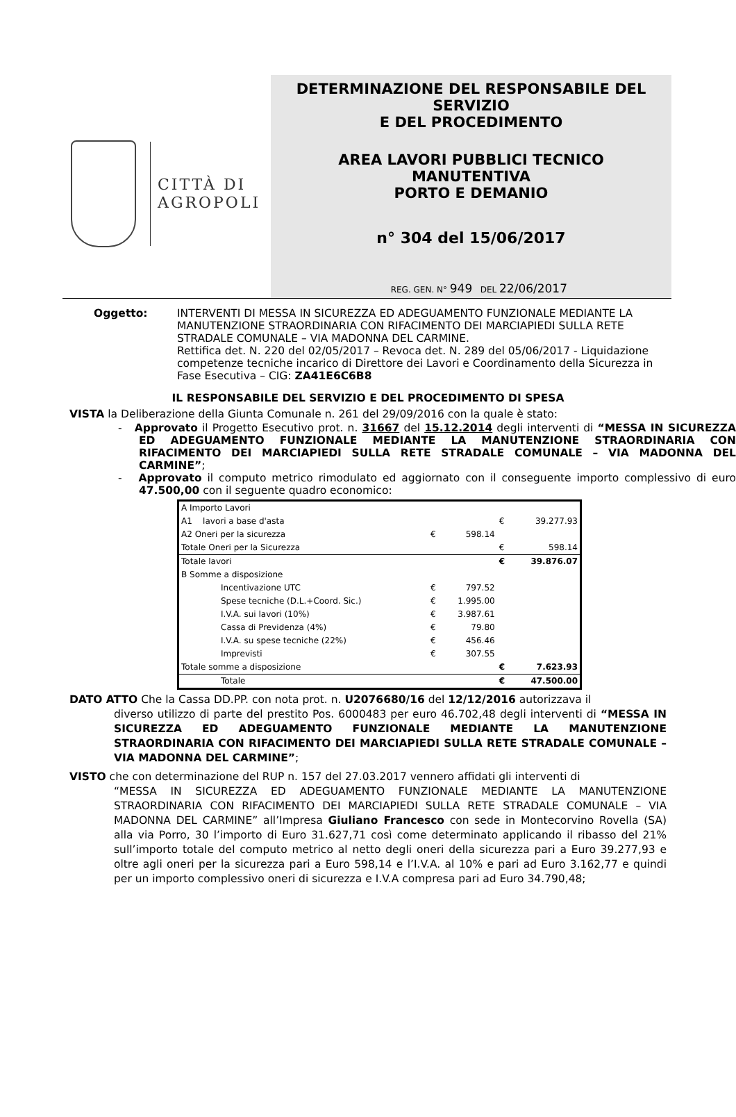CITTÀ DI
AGROPOLI
DETERMINAZIONE DEL RESPONSABILE DEL SERVIZIO
E DEL PROCEDIMENTO
AREA LAVORI PUBBLICI TECNICO MANUTENTIVA
PORTO E DEMANIO
n° 304 del 15/06/2017
REG. GEN. N° 949 DEL 22/06/2017
Oggetto: INTERVENTI DI MESSA IN SICUREZZA ED ADEGUAMENTO FUNZIONALE MEDIANTE LA MANUTENZIONE STRAORDINARIA CON RIFACIMENTO DEI MARCIAPIEDI SULLA RETE STRADALE COMUNALE – VIA MADONNA DEL CARMINE.
Rettifica det. N. 220 del 02/05/2017 – Revoca det. N. 289 del 05/06/2017 - Liquidazione competenze tecniche incarico di Direttore dei Lavori e Coordinamento della Sicurezza in Fase Esecutiva – CIG: ZA41E6C6B8
IL RESPONSABILE DEL SERVIZIO E DEL PROCEDIMENTO DI SPESA
VISTA la Deliberazione della Giunta Comunale n. 261 del 29/09/2016 con la quale è stato:
- Approvato il Progetto Esecutivo prot. n. 31667 del 15.12.2014 degli interventi di “MESSA IN SICUREZZA ED ADEGUAMENTO FUNZIONALE MEDIANTE LA MANUTENZIONE STRAORDINARIA CON RIFACIMENTO DEI MARCIAPIEDI SULLA RETE STRADALE COMUNALE – VIA MADONNA DEL CARMINE”;
- Approvato il computo metrico rimodulato ed aggiornato con il conseguente importo complessivo di euro 47.500,00 con il seguente quadro economico:
| A Importo Lavori | | | | |
| A1 lavori a base d'asta | | | € | 39.277.93 |
| A2 Oneri per la sicurezza | € | 598.14 | | |
| Totale Oneri per la Sicurezza | | | € | 598.14 |
| Totale lavori | | | € | 39.876.07 |
| B Somme a disposizione | | | | |
| Incentivazione UTC | € | 797.52 | | |
| Spese tecniche (D.L.+Coord. Sic.) | € | 1.995.00 | | |
| I.V.A. sui lavori (10%) | € | 3.987.61 | | |
| Cassa di Previdenza (4%) | € | 79.80 | | |
| I.V.A. su spese tecniche (22%) | € | 456.46 | | |
| Imprevisti | € | 307.55 | | |
| Totale somme a disposizione | | | € | 7.623.93 |
| Totale | | | € | 47.500.00 |
DATO ATTO Che la Cassa DD.PP. con nota prot. n. U2076680/16 del 12/12/2016 autorizzava il
diverso utilizzo di parte del prestito Pos. 6000483 per euro 46.702,48 degli interventi di “MESSA IN SICUREZZA ED ADEGUAMENTO FUNZIONALE MEDIANTE LA MANUTENZIONE STRAORDINARIA CON RIFACIMENTO DEI MARCIAPIEDI SULLA RETE STRADALE COMUNALE – VIA MADONNA DEL CARMINE”;
VISTO che con determinazione del RUP n. 157 del 27.03.2017 vennero affidati gli interventi di
“MESSA IN SICUREZZA ED ADEGUAMENTO FUNZIONALE MEDIANTE LA MANUTENZIONE STRAORDINARIA CON RIFACIMENTO DEI MARCIAPIEDI SULLA RETE STRADALE COMUNALE – VIA MADONNA DEL CARMINE” all’Impresa Giuliano Francesco con sede in Montecorvino Rovella (SA) alla via Porro, 30 l’importo di Euro 31.627,71 così come determinato applicando il ribasso del 21% sull’importo totale del computo metrico al netto degli oneri della sicurezza pari a Euro 39.277,93 e oltre agli oneri per la sicurezza pari a Euro 598,14 e l’I.V.A. al 10% e pari ad Euro 3.162,77 e quindi per un importo complessivo oneri di sicurezza e I.V.A compresa pari ad Euro 34.790,48;